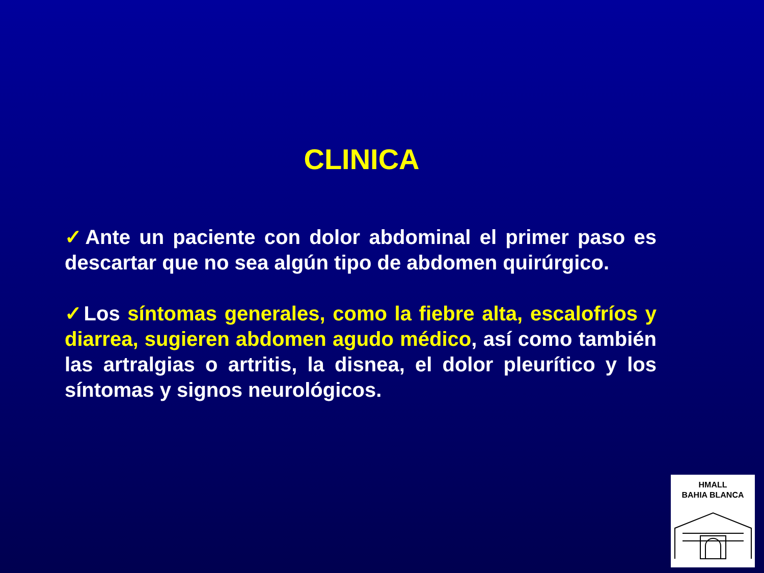CLINICA
✓Ante un paciente con dolor abdominal el primer paso es descartar que no sea algún tipo de abdomen quirúrgico.
✓Los síntomas generales, como la fiebre alta, escalofríos y diarrea, sugieren abdomen agudo médico, así como también las artralgias o artritis, la disnea, el dolor pleurítico y los síntomas y signos neurológicos.
HMALL
BAHIA BLANCA